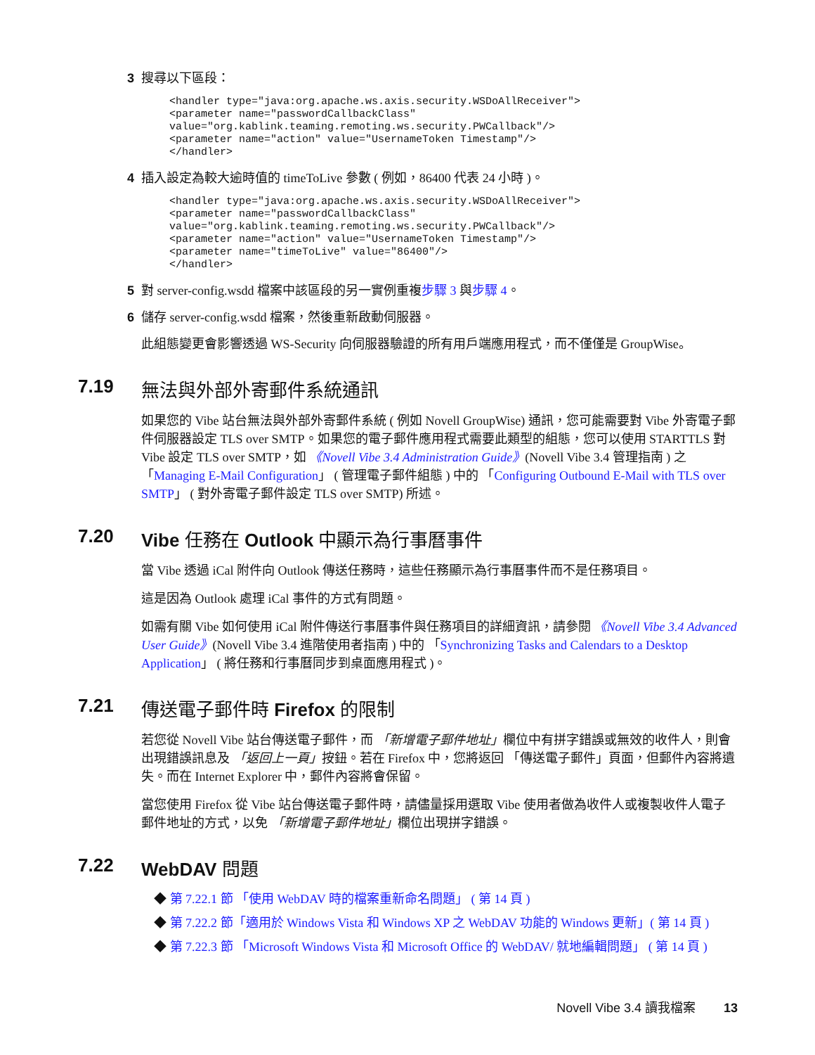3 搜尋以下區段：
<handler type="java:org.apache.ws.axis.security.WSDoAllReceiver">
<parameter name="passwordCallbackClass"
value="org.kablink.teaming.remoting.ws.security.PWCallback"/>
<parameter name="action" value="UsernameToken Timestamp"/>
</handler>
4 插入設定為較大逾時值的 timeToLive 參數 ( 例如，86400 代表 24 小時 )。
<handler type="java:org.apache.ws.axis.security.WSDoAllReceiver">
<parameter name="passwordCallbackClass"
value="org.kablink.teaming.remoting.ws.security.PWCallback"/>
<parameter name="action" value="UsernameToken Timestamp"/>
<parameter name="timeToLive" value="86400"/>
</handler>
5 對 server-config.wsdd 檔案中該區段的另一實例重複步驟 3 與步驟 4。
6 儲存 server-config.wsdd 檔案，然後重新啟動伺服器。
此組態變更會影響透過 WS-Security 向伺服器驗證的所有用戶端應用程式，而不僅僅是 GroupWise。
7.19 無法與外部外寄郵件系統通訊
如果您的 Vibe 站台無法與外部外寄郵件系統 ( 例如 Novell GroupWise) 通訊，您可能需要對 Vibe 外寄電子郵件伺服器設定 TLS over SMTP。如果您的電子郵件應用程式需要此類型的組態，您可以使用 STARTTLS 對 Vibe 設定 TLS over SMTP，如 《Novell Vibe 3.4 Administration Guide》(Novell Vibe 3.4 管理指南 ) 之 「Managing E-Mail Configuration」 ( 管理電子郵件組態 ) 中的 「Configuring Outbound E-Mail with TLS over SMTP」 ( 對外寄電子郵件設定 TLS over SMTP) 所述。
7.20 Vibe 任務在 Outlook 中顯示為行事曆事件
當 Vibe 透過 iCal 附件向 Outlook 傳送任務時，這些任務顯示為行事曆事件而不是任務項目。
這是因為 Outlook 處理 iCal 事件的方式有問題。
如需有關 Vibe 如何使用 iCal 附件傳送行事曆事件與任務項目的詳細資訊，請參閱 《Novell Vibe 3.4 Advanced User Guide》(Novell Vibe 3.4 進階使用者指南 ) 中的 「Synchronizing Tasks and Calendars to a Desktop Application」 ( 將任務和行事曆同步到桌面應用程式 )。
7.21 傳送電子郵件時 Firefox 的限制
若您從 Novell Vibe 站台傳送電子郵件，而 「新增電子郵件地址」欄位中有拼字錯誤或無效的收件人，則會出現錯誤訊息及 「返回上一頁」按鈕。若在 Firefox 中，您將返回 「傳送電子郵件」頁面，但郵件內容將遺失。而在 Internet Explorer 中，郵件內容將會保留。
當您使用 Firefox 從 Vibe 站台傳送電子郵件時，請儘量採用選取 Vibe 使用者做為收件人或複製收件人電子郵件地址的方式，以免 「新增電子郵件地址」欄位出現拼字錯誤。
7.22 WebDAV 問題
◆ 第 7.22.1 節 「使用 WebDAV 時的檔案重新命名問題」 ( 第 14 頁 )
◆ 第 7.22.2 節「適用於 Windows Vista 和 Windows XP 之 WebDAV 功能的 Windows 更新」( 第 14 頁 )
◆ 第 7.22.3 節 「Microsoft Windows Vista 和 Microsoft Office 的 WebDAV/ 就地編輯問題」 ( 第 14 頁 )
Novell Vibe 3.4 讀我檔案 13